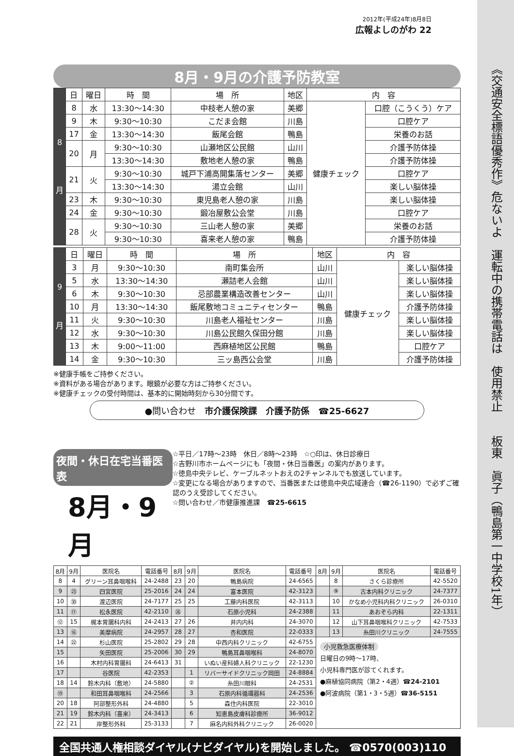《交通安全標語優秀作》危ないよ　運転中の携帯電話は　使用禁止　　板東　眞子（鴨島第一中学校1年）
2012年(平成24年)8月8日
広報よしのがわ 22
8月・9月の介護予防教室
| 8 月 | 日 | 曜日 | 時 間 | 場 所 | 地区 | 内 容 | |
| | 8 | 水 | 13:30～14:30 | 中枝老人憩の家 | 美郷 | 健康チェック | 口腔（こうくう）ケア |
| | 9 | 木 | 9:30～10:30 | こだま会館 | 川島 | | 口腔ケア |
| | 17 | 金 | 13:30～14:30 | 飯尾会館 | 鴨島 | | 栄養のお話 |
| | 20 | 月 | 9:30～10:30 | 山瀬地区公民館 | 山川 | | 介護予防体操 |
| | | | 13:30～14:30 | 敷地老人憩の家 | 鴨島 | | 介護予防体操 |
| | 21 | 火 | 9:30～10:30 | 城戸下浦高開集落センター | 美郷 | | 口腔ケア |
| | | | 13:30～14:30 | 湯立会館 | 山川 | | 楽しい脳体操 |
| | 23 | 木 | 9:30～10:30 | 東児島老人憩の家 | 川島 | | 楽しい脳体操 |
| | 24 | 金 | 9:30～10:30 | 鍛冶屋敷公会堂 | 川島 | | 口腔ケア |
| | 28 | 火 | 9:30～10:30 | 三山老人憩の家 | 美郷 | | 栄養のお話 |
| | | | 9:30～10:30 | 喜来老人憩の家 | 鴨島 | | 介護予防体操 |
| 9 月 | 日 | 曜日 | 時 間 | 場 所 | 地区 | 内 容 | |
| | 3 | 月 | 9:30～10:30 | 南町集会所 | 山川 | 健康チェック | 楽しい脳体操 |
| | 5 | 水 | 13:30～14:30 | 瀬詰老人会館 | 山川 | | 楽しい脳体操 |
| | 6 | 木 | 9:30～10:30 | 忌部農業構造改善センター | 山川 | | 楽しい脳体操 |
| | 10 | 月 | 13:30～14:30 | 飯尾敷地コミュニティセンター | 鴨島 | | 介護予防体操 |
| | 11 | 火 | 9:30～10:30 | 川島老人福祉センター | 川島 | | 楽しい脳体操 |
| | 12 | 水 | 9:30～10:30 | 川島公民館久保田分館 | 川島 | | 楽しい脳体操 |
| | 13 | 木 | 9:00～11:00 | 西麻植地区公民館 | 鴨島 | | 口腔ケア |
| | 14 | 金 | 9:30～10:30 | 三ッ島西公会堂 | 川島 | | 介護予防体操 |
※健康手帳をご持参ください。
※資料がある場合があります。眼鏡が必要な方はご持参ください。
※健康チェックの受付時間は、基本的に開始時刻から30分間です。
●問い合わせ　市介護保険課　介護予防係　☎25-6627
夜間・休日在宅当番医表
8月・9月
☆平日／17時～23時　休日／8時～23時　☆○印は、休日診療日
☆吉野川市ホームページにも「夜間・休日当番医」の案内があります。
☆徳島中央テレビ、ケーブルネットおえの2チャンネルでも放送しています。
☆変更になる場合がありますので、当番医または徳島中央広域連合（☎26-1190）で必ずご確認のうえ受診してください。
☆問い合わせ／市健康推進課　☎25-6615
| 8月 | 9月 | 医院名 | 電話番号 | 8月 | 9月 | 医院名 | 電話番号 | 8月 | 9月 | 医院名 | 電話番号 |
| --- | --- | --- | --- | --- | --- | --- | --- | --- | --- | --- | --- |
| 8 | 4 | グリーン耳鼻咽喉科 | 24-2488 | 23 | 20 | 鴨島病院 | 24-6565 | | 8 | さくら診療所 | 42-5520 |
| 9 | ㉓ | 四宮医院 | 25-2016 | 24 | 24 | 富本医院 | 42-3123 | | ⑨ | 古本内科クリニック | 24-7377 |
| 10 | ㉚ | 渡辺医院 | 24-7177 | 25 | 25 | 工藤内科医院 | 42-3113 | | 10 | かなめ小児科内科クリニック | 26-0310 |
| 11 | ⑰ | 松永医院 | 42-2110 | ㉖ | | 石原小児科 | 24-2388 | | 11 | あおぞら内科 | 22-1311 |
| ⑫ | 15 | 梶本胃腸科内科 | 24-2413 | 27 | 26 | 井内内科 | 24-3070 | | 12 | 山下耳鼻咽喉科クリニック | 42-7533 |
| 13 | ⑯ | 美摩病院 | 24-2957 | 28 | 27 | 杏和医院 | 22-0333 | | 13 | 糸田川クリニック | 24-7555 |
| 14 | ㉒ | 杉山医院 | 25-2802 | 29 | 28 | 中西内科クリニック | 42-6755 | 小児救急医療体制 日曜日の9時～17時、 小児科専門医が診てくれます。 ●麻植協同病院（第2・4週） ☎24-2101 ●阿波病院（第1・3・5週） ☎36-5151 | | | |
| 15 | | 矢田医院 | 25-2006 | 30 | 29 | 鴨島耳鼻咽喉科 | 24-8070 | | | | |
| 16 | | 木村内科胃腸科 | 24-6413 | 31 | | いぬい産科婦人科クリニック | 22-1230 | | | | |
| 17 | | 谷医院 | 42-2353 | | 1 | リバーサイドクリニック岡田 | 24-8884 | | | | |
| 18 | 14 | 鈴木内科（敷地） | 24-5880 | | ② | 糸田川眼科 | 24-2531 | | | | |
| ⑲ | | 和田耳鼻咽喉科 | 24-2566 | | 3 | 石原内科循環器科 | 24-2536 | | | | |
| 20 | 18 | 阿部整形外科 | 24-4880 | | 5 | 森住内科医院 | 22-3010 | | | | |
| 21 | 19 | 鈴木内科（喜来） | 24-3413 | | 6 | 知恵島皮膚科診療所 | 36-9012 | | | | |
| 22 | 21 | 岸整形外科 | 25-3133 | | 7 | 麻名内科外科クリニック | 26-0020 | | | | |
全国共通人権相談ダイヤル(ナビダイヤル)を開始しました。 ☎0570(003)110